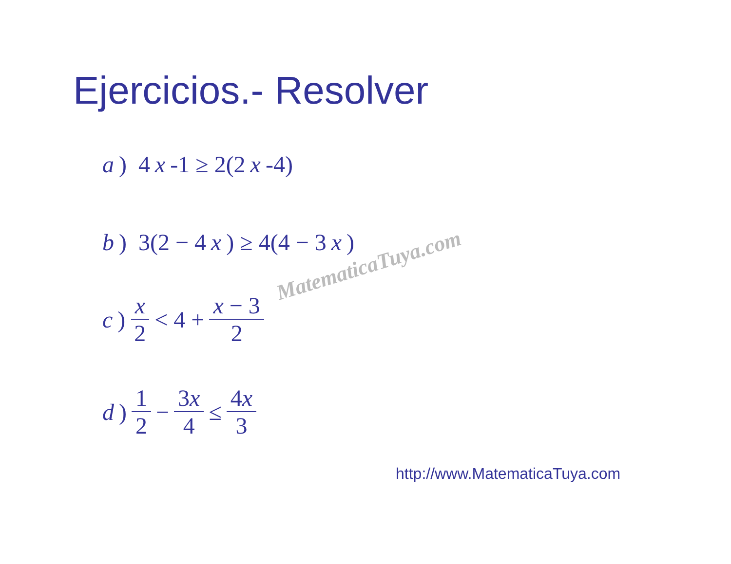Ejercicios.- Resolver
a) 4 x -1 ≥ 2(2 x -4)
b) 3(2 − 4 x) ≥ 4(4 − 3 x)
c) x 2 < 4 + x − 3 2
d) 1 2 − 3x 4 ≤ 4x 3
MatematicaTuya.com
http://www.MatematicaTuya.com